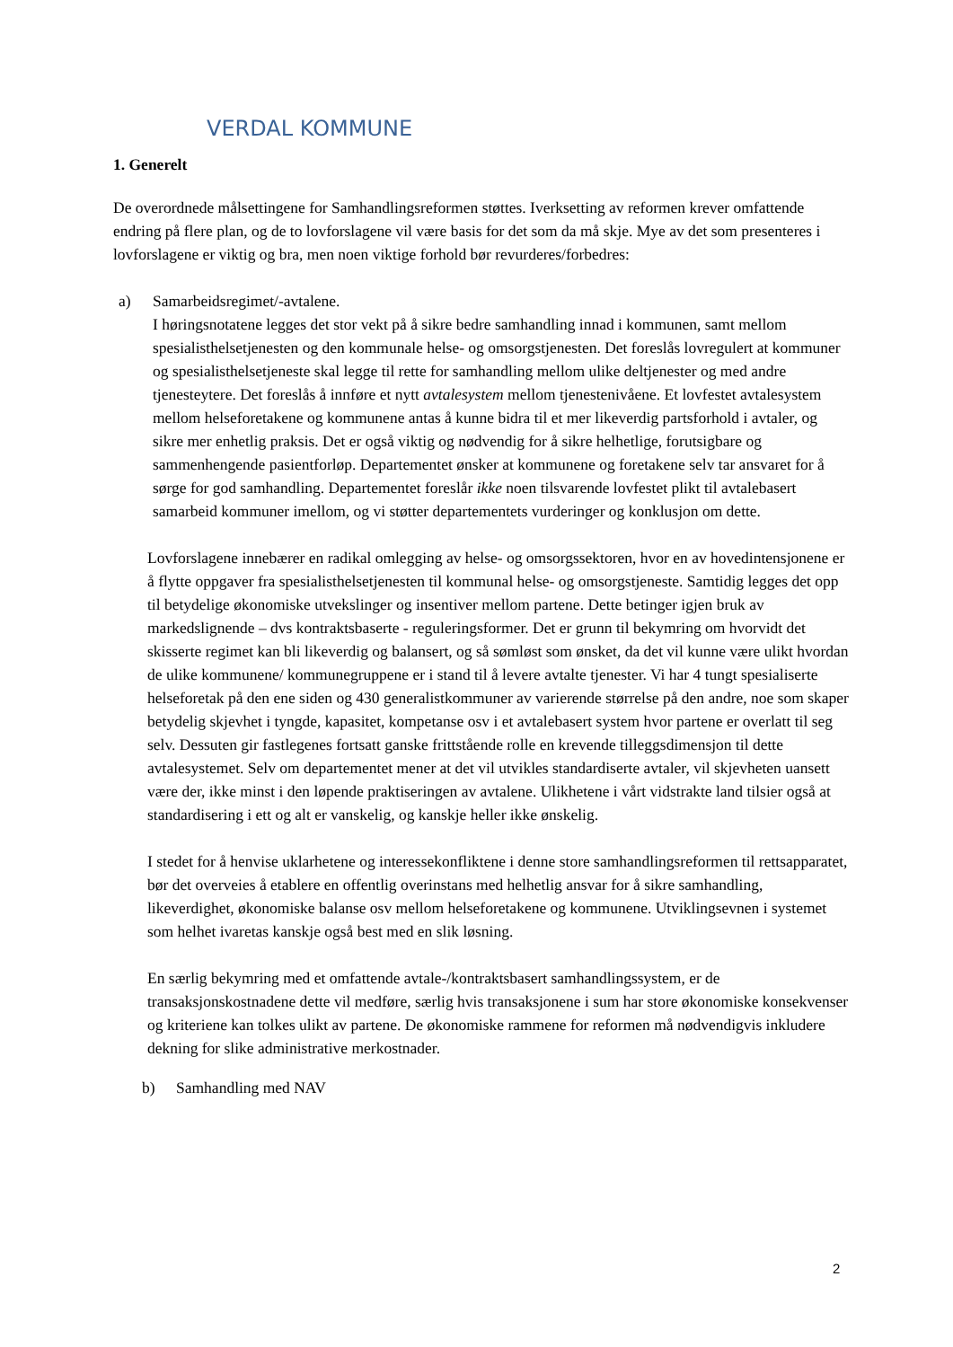VERDAL KOMMUNE
1. Generelt
De overordnede målsettingene for Samhandlingsreformen støttes. Iverksetting av reformen krever omfattende endring på flere plan, og de to lovforslagene vil være basis for det som da må skje. Mye av det som presenteres i lovforslagene er viktig og bra, men noen viktige forhold bør revurderes/forbedres:
a) Samarbeidsregimet/-avtalene.
I høringsnotatene legges det stor vekt på å sikre bedre samhandling innad i kommunen, samt mellom spesialisthelsetjenesten og den kommunale helse- og omsorgstjenesten. Det foreslås lovregulert at kommuner og spesialisthelsetjeneste skal legge til rette for samhandling mellom ulike deltjenester og med andre tjenesteytere. Det foreslås å innføre et nytt avtalesystem mellom tjenestenivåene. Et lovfestet avtalesystem mellom helseforetakene og kommunene antas å kunne bidra til et mer likeverdig partsforhold i avtaler, og sikre mer enhetlig praksis. Det er også viktig og nødvendig for å sikre helhetlige, forutsigbare og sammenhengende pasientforløp. Departementet ønsker at kommunene og foretakene selv tar ansvaret for å sørge for god samhandling. Departementet foreslår ikke noen tilsvarende lovfestet plikt til avtalebasert samarbeid kommuner imellom, og vi støtter departementets vurderinger og konklusjon om dette.
Lovforslagene innebærer en radikal omlegging av helse- og omsorgssektoren, hvor en av hovedintensjonene er å flytte oppgaver fra spesialisthelsetjenesten til kommunal helse- og omsorgstjeneste. Samtidig legges det opp til betydelige økonomiske utvekslinger og insentiver mellom partene. Dette betinger igjen bruk av markedslignende – dvs kontraktsbaserte - reguleringsformer. Det er grunn til bekymring om hvorvidt det skisserte regimet kan bli likeverdig og balansert, og så sømløst som ønsket, da det vil kunne være ulikt hvordan de ulike kommunene/ kommunegruppene er i stand til å levere avtalte tjenester. Vi har 4 tungt spesialiserte helseforetak på den ene siden og 430 generalistkommuner av varierende størrelse på den andre, noe som skaper betydelig skjevhet i tyngde, kapasitet, kompetanse osv i et avtalebasert system hvor partene er overlatt til seg selv. Dessuten gir fastlegenes fortsatt ganske frittstående rolle en krevende tilleggsdimensjon til dette avtalesystemet. Selv om departementet mener at det vil utvikles standardiserte avtaler, vil skjevheten uansett være der, ikke minst i den løpende praktiseringen av avtalene. Ulikhetene i vårt vidstrakte land tilsier også at standardisering i ett og alt er vanskelig, og kanskje heller ikke ønskelig.
I stedet for å henvise uklarhetene og interessekonfliktene i denne store samhandlingsreformen til rettsapparatet, bør det overveies å etablere en offentlig overinstans med helhetlig ansvar for å sikre samhandling, likeverdighet, økonomiske balanse osv mellom helseforetakene og kommunene. Utviklingsevnen i systemet som helhet ivaretas kanskje også best med en slik løsning.
En særlig bekymring med et omfattende avtale-/kontraktsbasert samhandlingssystem, er de transaksjonskostnadene dette vil medføre, særlig hvis transaksjonene i sum har store økonomiske konsekvenser og kriteriene kan tolkes ulikt av partene. De økonomiske rammene for reformen må nødvendigvis inkludere dekning for slike administrative merkostnader.
b) Samhandling med NAV
2